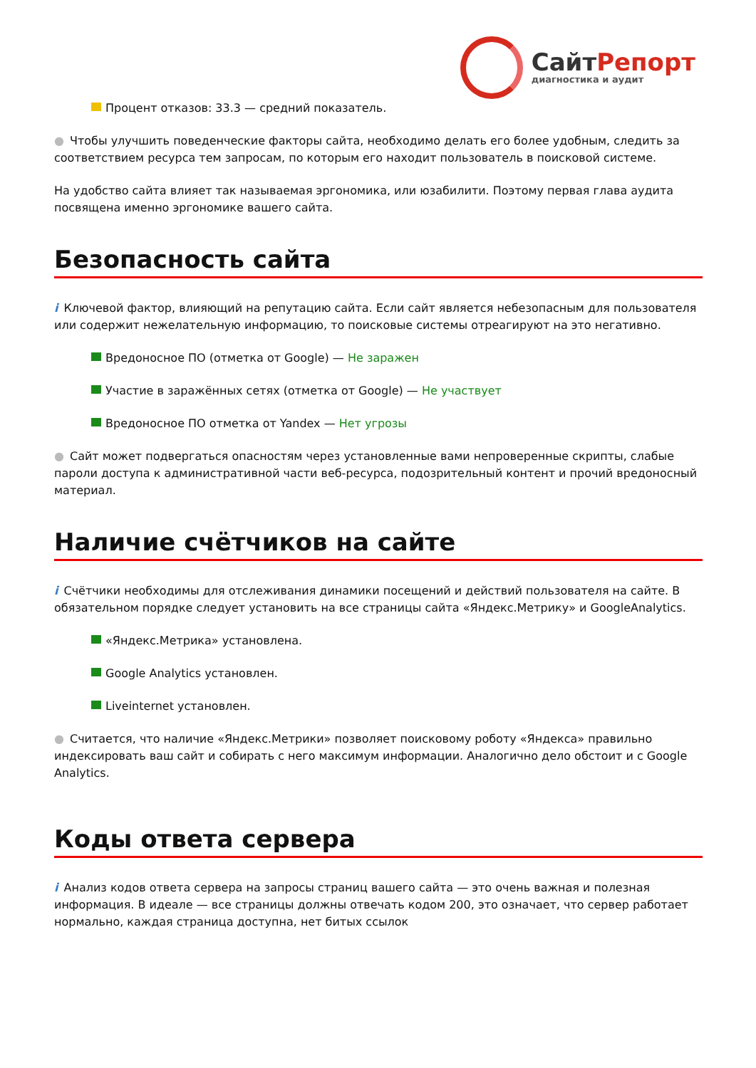СайтРепорт
диагностика и аудит
Процент отказов: 33.3 — средний показатель.
● Чтобы улучшить поведенческие факторы сайта, необходимо делать его более удобным, следить за соответствием ресурса тем запросам, по которым его находит пользователь в поисковой системе.
На удобство сайта влияет так называемая эргономика, или юзабилити. Поэтому первая глава аудита посвящена именно эргономике вашего сайта.
Безопасность сайта
i Ключевой фактор, влияющий на репутацию сайта. Если сайт является небезопасным для пользователя или содержит нежелательную информацию, то поисковые системы отреагируют на это негативно.
Вредоносное ПО (отметка от Google) — Не заражен
Участие в заражённых сетях (отметка от Google) — Не участвует
Вредоносное ПО отметка от Yandex — Нет угрозы
● Сайт может подвергаться опасностям через установленные вами непроверенные скрипты, слабые пароли доступа к административной части веб-ресурса, подозрительный контент и прочий вредоносный материал.
Наличие счётчиков на сайте
i Счётчики необходимы для отслеживания динамики посещений и действий пользователя на сайте. В обязательном порядке следует установить на все страницы сайта «Яндекс.Метрику» и GoogleAnalytics.
«Яндекс.Метрика» установлена.
Google Analytics установлен.
Liveinternet установлен.
● Считается, что наличие «Яндекс.Метрики» позволяет поисковому роботу «Яндекса» правильно индексировать ваш сайт и собирать с него максимум информации. Аналогично дело обстоит и с Google Analytics.
Коды ответа сервера
i Анализ кодов ответа сервера на запросы страниц вашего сайта — это очень важная и полезная информация. В идеале — все страницы должны отвечать кодом 200, это означает, что сервер работает нормально, каждая страница доступна, нет битых ссылок